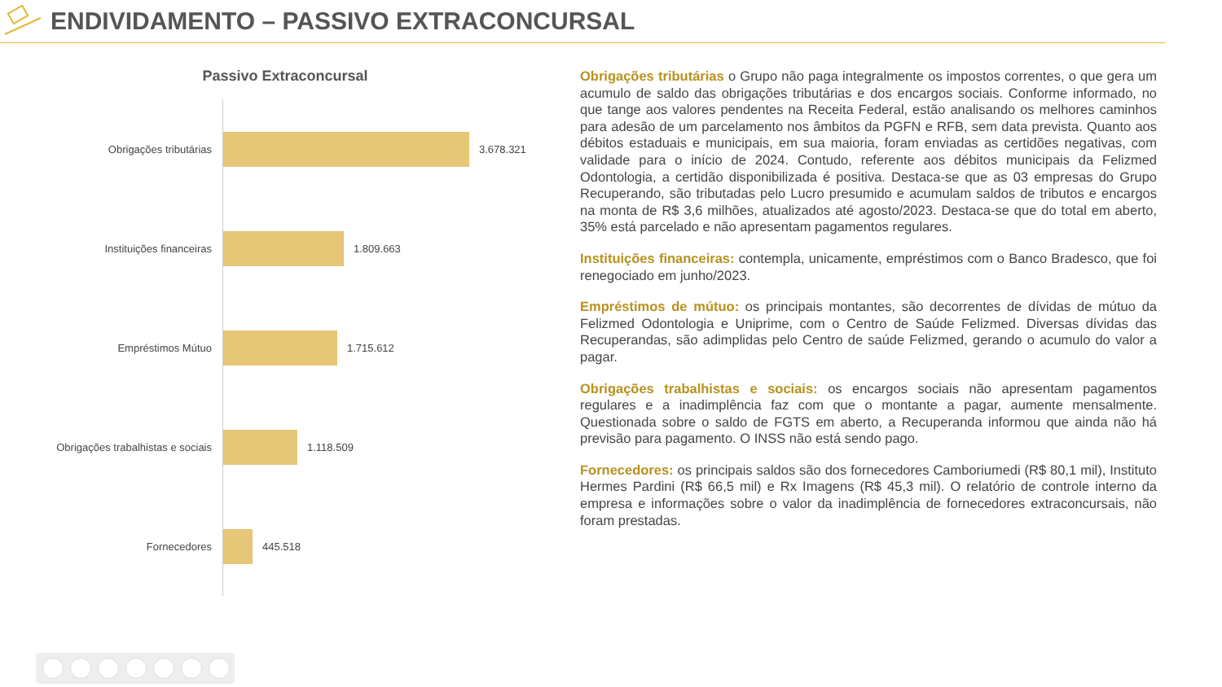ENDIVIDAMENTO – PASSIVO EXTRACONCURSAL
Passivo Extraconcursal
Obrigações tributárias
3.678.321
Instituições financeiras
1.809.663
Empréstimos Mútuo
1.715.612
Obrigações trabalhistas e sociais
1.118.509
Fornecedores
445.518
Obrigações tributárias o Grupo não paga integralmente os impostos correntes, o que gera um acumulo de saldo das obrigações tributárias e dos encargos sociais. Conforme informado, no que tange aos valores pendentes na Receita Federal, estão analisando os melhores caminhos para adesão de um parcelamento nos âmbitos da PGFN e RFB, sem data prevista. Quanto aos débitos estaduais e municipais, em sua maioria, foram enviadas as certidões negativas, com validade para o início de 2024. Contudo, referente aos débitos municipais da Felizmed Odontologia, a certidão disponibilizada é positiva. Destaca-se que as 03 empresas do Grupo Recuperando, são tributadas pelo Lucro presumido e acumulam saldos de tributos e encargos na monta de R$ 3,6 milhões, atualizados até agosto/2023. Destaca-se que do total em aberto, 35% está parcelado e não apresentam pagamentos regulares.
Instituições financeiras: contempla, unicamente, empréstimos com o Banco Bradesco, que foi renegociado em junho/2023.
Empréstimos de mútuo: os principais montantes, são decorrentes de dívidas de mútuo da Felizmed Odontologia e Uniprime, com o Centro de Saúde Felizmed. Diversas dívidas das Recuperandas, são adimplidas pelo Centro de saúde Felizmed, gerando o acumulo do valor a pagar.
Obrigações trabalhistas e sociais: os encargos sociais não apresentam pagamentos regulares e a inadimplência faz com que o montante a pagar, aumente mensalmente. Questionada sobre o saldo de FGTS em aberto, a Recuperanda informou que ainda não há previsão para pagamento. O INSS não está sendo pago.
Fornecedores: os principais saldos são dos fornecedores Camboriumedi (R$ 80,1 mil), Instituto Hermes Pardini (R$ 66,5 mil) e Rx Imagens (R$ 45,3 mil). O relatório de controle interno da empresa e informações sobre o valor da inadimplência de fornecedores extraconcursais, não foram prestadas.